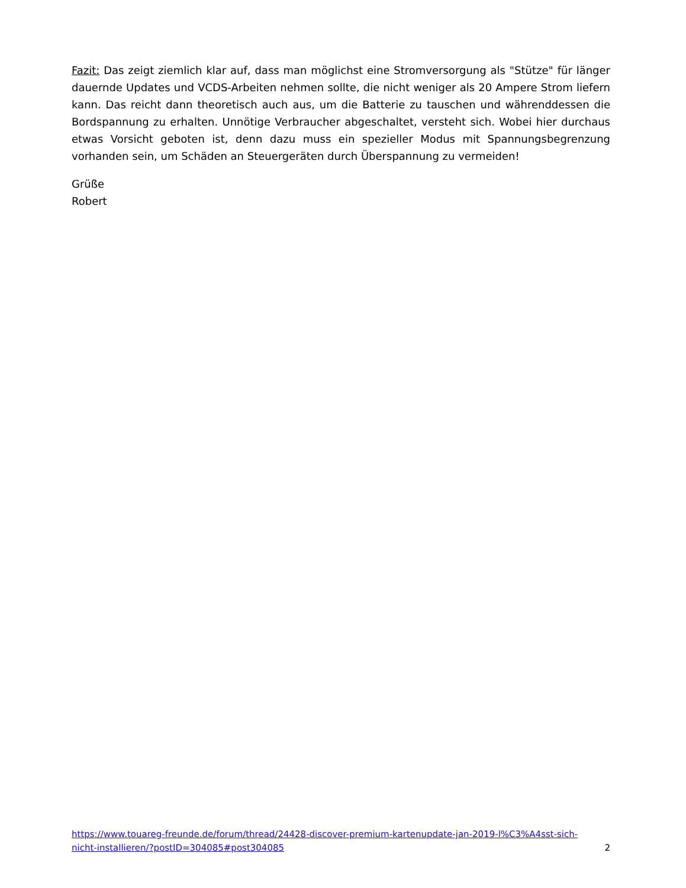Fazit: Das zeigt ziemlich klar auf, dass man möglichst eine Stromversorgung als "Stütze" für länger dauernde Updates und VCDS-Arbeiten nehmen sollte, die nicht weniger als 20 Ampere Strom liefern kann. Das reicht dann theoretisch auch aus, um die Batterie zu tauschen und währenddessen die Bordspannung zu erhalten. Unnötige Verbraucher abgeschaltet, versteht sich. Wobei hier durchaus etwas Vorsicht geboten ist, denn dazu muss ein spezieller Modus mit Spannungsbegrenzung vorhanden sein, um Schäden an Steuergeräten durch Überspannung zu vermeiden!
Grüße
Robert
https://www.touareg-freunde.de/forum/thread/24428-discover-premium-kartenupdate-jan-2019-l%C3%A4sst-sich-
nicht-installieren/?postID=304085#post304085
2